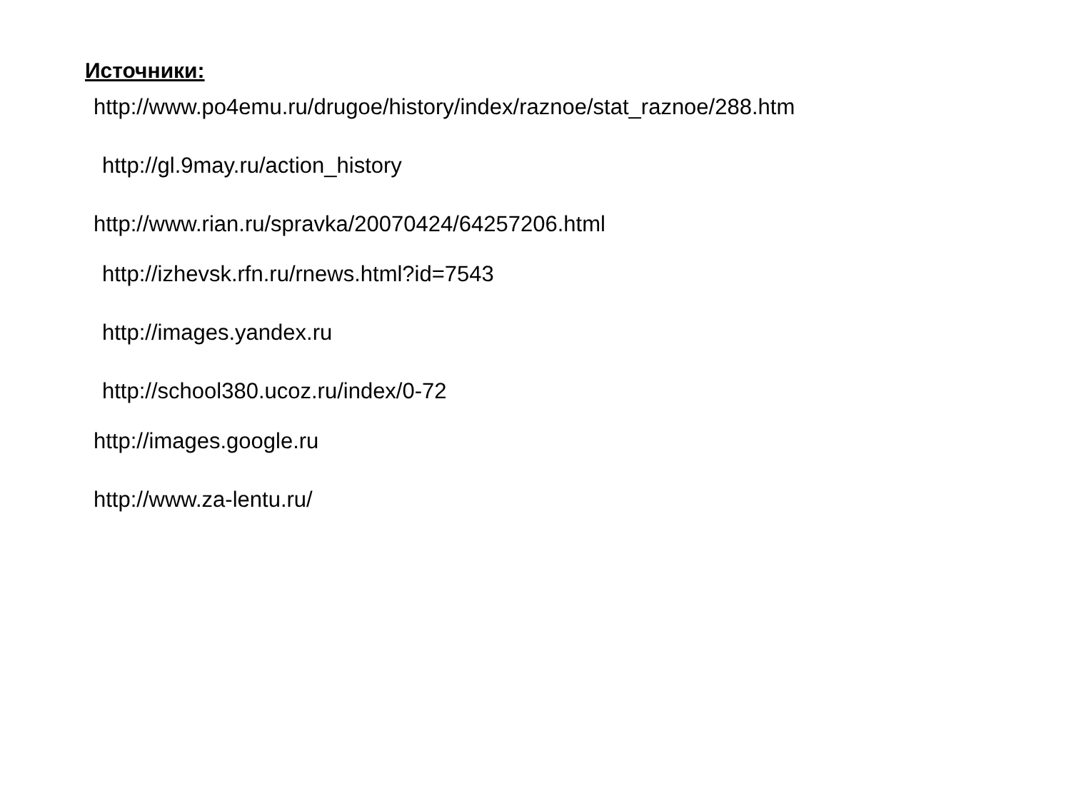Источники:
http://www.po4emu.ru/drugoe/history/index/raznoe/stat_raznoe/288.htm
http://gl.9may.ru/action_history
http://www.rian.ru/spravka/20070424/64257206.html
http://izhevsk.rfn.ru/rnews.html?id=7543
http://images.yandex.ru
http://school380.ucoz.ru/index/0-72
http://images.google.ru
http://www.za-lentu.ru/